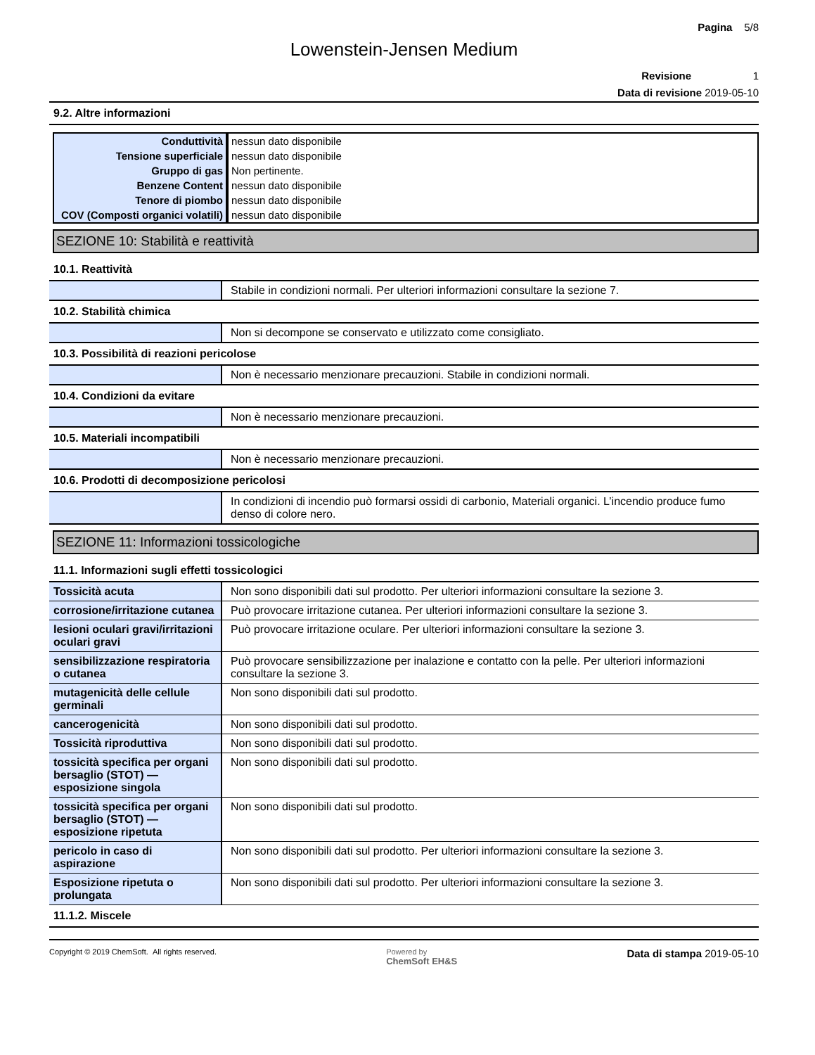Pagina 5/8
Lowenstein-Jensen Medium
Revisione 1
Data di revisione 2019-05-10
9.2. Altre informazioni
| Conduttività | nessun dato disponibile |
| Tensione superficiale | nessun dato disponibile |
| Gruppo di gas | Non pertinente. |
| Benzene Content | nessun dato disponibile |
| Tenore di piombo | nessun dato disponibile |
| COV (Composti organici volatili) | nessun dato disponibile |
SEZIONE 10: Stabilità e reattività
10.1. Reattività
| | Stabile in condizioni normali. Per ulteriori informazioni consultare la sezione 7. |
10.2. Stabilità chimica
| | Non si decompone se conservato e utilizzato come consigliato. |
10.3. Possibilità di reazioni pericolose
| | Non è necessario menzionare precauzioni. Stabile in condizioni normali. |
10.4. Condizioni da evitare
| | Non è necessario menzionare precauzioni. |
10.5. Materiali incompatibili
| | Non è necessario menzionare precauzioni. |
10.6. Prodotti di decomposizione pericolosi
| | In condizioni di incendio può formarsi ossidi di carbonio, Materiali organici. L’incendio produce fumo denso di colore nero. |
SEZIONE 11: Informazioni tossicologiche
11.1. Informazioni sugli effetti tossicologici
| Tossicità acuta | Non sono disponibili dati sul prodotto. Per ulteriori informazioni consultare la sezione 3. |
| corrosione/irritazione cutanea | Può provocare irritazione cutanea. Per ulteriori informazioni consultare la sezione 3. |
| lesioni oculari gravi/irritazioni oculari gravi | Può provocare irritazione oculare. Per ulteriori informazioni consultare la sezione 3. |
| sensibilizzazione respiratoria o cutanea | Può provocare sensibilizzazione per inalazione e contatto con la pelle. Per ulteriori informazioni consultare la sezione 3. |
| mutagenicità delle cellule germinali | Non sono disponibili dati sul prodotto. |
| cancerogenicità | Non sono disponibili dati sul prodotto. |
| Tossicità riproduttiva | Non sono disponibili dati sul prodotto. |
| tossicità specifica per organi bersaglio (STOT) — esposizione singola | Non sono disponibili dati sul prodotto. |
| tossicità specifica per organi bersaglio (STOT) — esposizione ripetuta | Non sono disponibili dati sul prodotto. |
| pericolo in caso di aspirazione | Non sono disponibili dati sul prodotto. Per ulteriori informazioni consultare la sezione 3. |
| Esposizione ripetuta o prolungata | Non sono disponibili dati sul prodotto. Per ulteriori informazioni consultare la sezione 3. |
11.1.2. Miscele
Copyright © 2019 ChemSoft. All rights reserved. Powered by
ChemSoft EH&S Data di stampa 2019-05-10